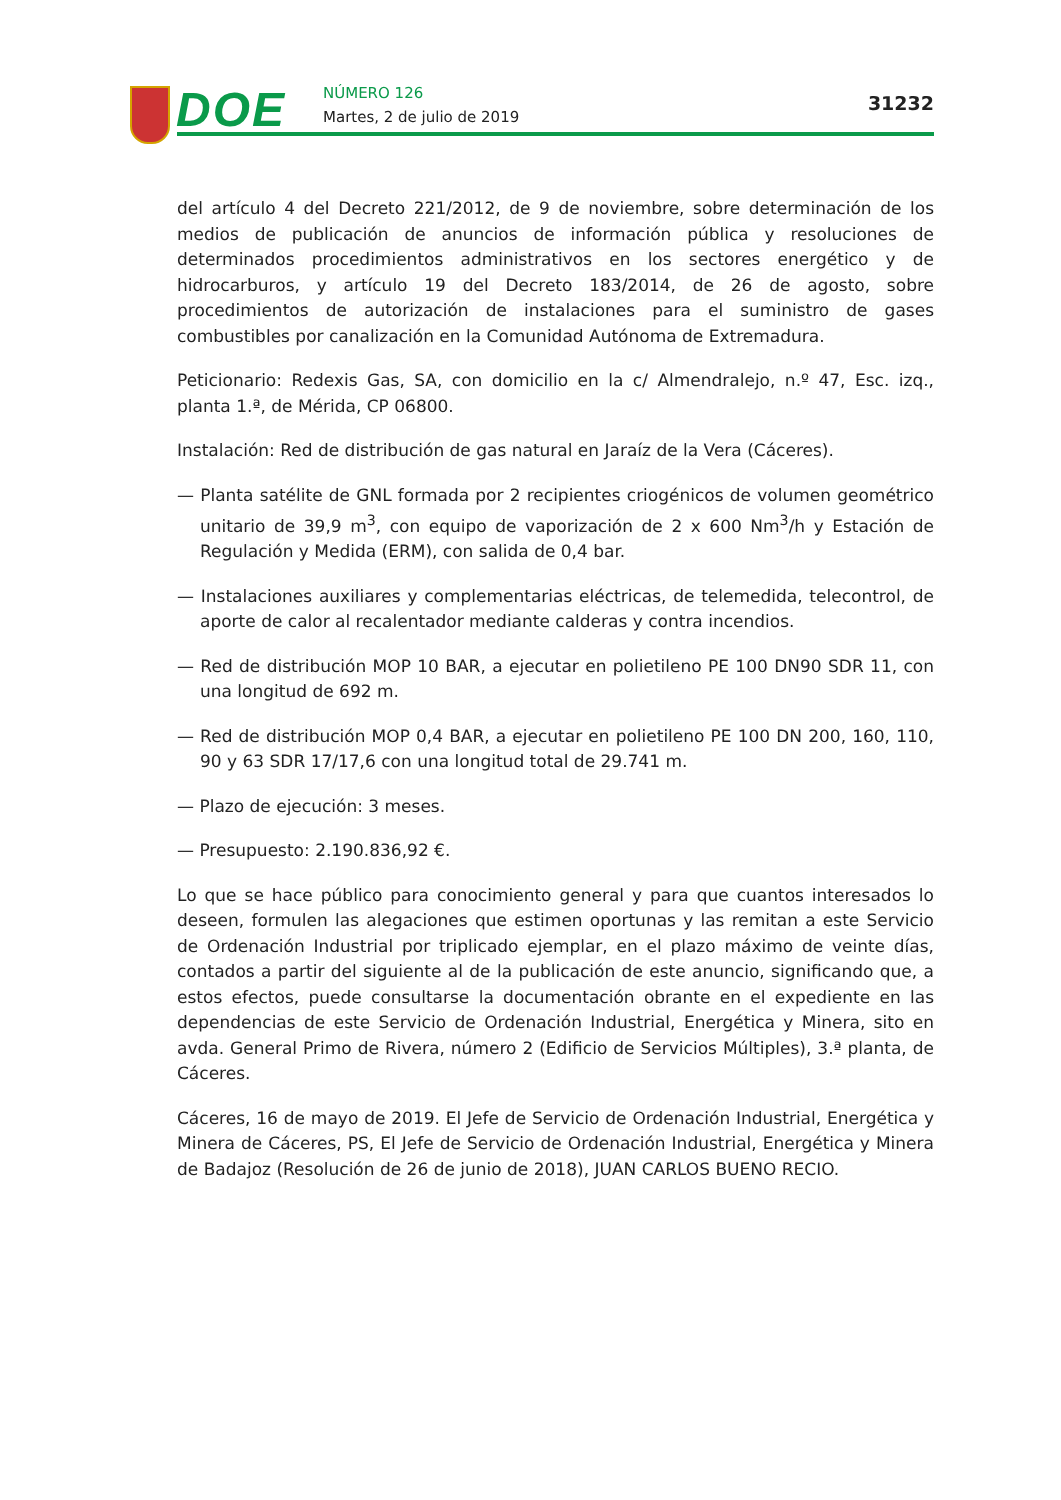DOE NÚMERO 126
Martes, 2 de julio de 2019
31232
del artículo 4 del Decreto 221/2012, de 9 de noviembre, sobre determinación de los medios de publicación de anuncios de información pública y resoluciones de determinados procedimientos administrativos en los sectores energético y de hidrocarburos, y artículo 19 del Decreto 183/2014, de 26 de agosto, sobre procedimientos de autorización de instalaciones para el suministro de gases combustibles por canalización en la Comunidad Autónoma de Extremadura.
Peticionario: Redexis Gas, SA, con domicilio en la c/ Almendralejo, n.º 47, Esc. izq., planta 1.ª, de Mérida, CP 06800.
Instalación: Red de distribución de gas natural en Jaraíz de la Vera (Cáceres).
— Planta satélite de GNL formada por 2 recipientes criogénicos de volumen geométrico unitario de 39,9 m<sup>3</sup>, con equipo de vaporización de 2 x 600 Nm<sup>3</sup>/h y Estación de Regulación y Medida (ERM), con salida de 0,4 bar.
— Instalaciones auxiliares y complementarias eléctricas, de telemedida, telecontrol, de aporte de calor al recalentador mediante calderas y contra incendios.
— Red de distribución MOP 10 BAR, a ejecutar en polietileno PE 100 DN90 SDR 11, con una longitud de 692 m.
— Red de distribución MOP 0,4 BAR, a ejecutar en polietileno PE 100 DN 200, 160, 110, 90 y 63 SDR 17/17,6 con una longitud total de 29.741 m.
— Plazo de ejecución: 3 meses.
— Presupuesto: 2.190.836,92 €.
Lo que se hace público para conocimiento general y para que cuantos interesados lo deseen, formulen las alegaciones que estimen oportunas y las remitan a este Servicio de Ordenación Industrial por triplicado ejemplar, en el plazo máximo de veinte días, contados a partir del siguiente al de la publicación de este anuncio, significando que, a estos efectos, puede consultarse la documentación obrante en el expediente en las dependencias de este Servicio de Ordenación Industrial, Energética y Minera, sito en avda. General Primo de Rivera, número 2 (Edificio de Servicios Múltiples), 3.ª planta, de Cáceres.
Cáceres, 16 de mayo de 2019. El Jefe de Servicio de Ordenación Industrial, Energética y Minera de Cáceres, PS, El Jefe de Servicio de Ordenación Industrial, Energética y Minera de Badajoz (Resolución de 26 de junio de 2018), JUAN CARLOS BUENO RECIO.